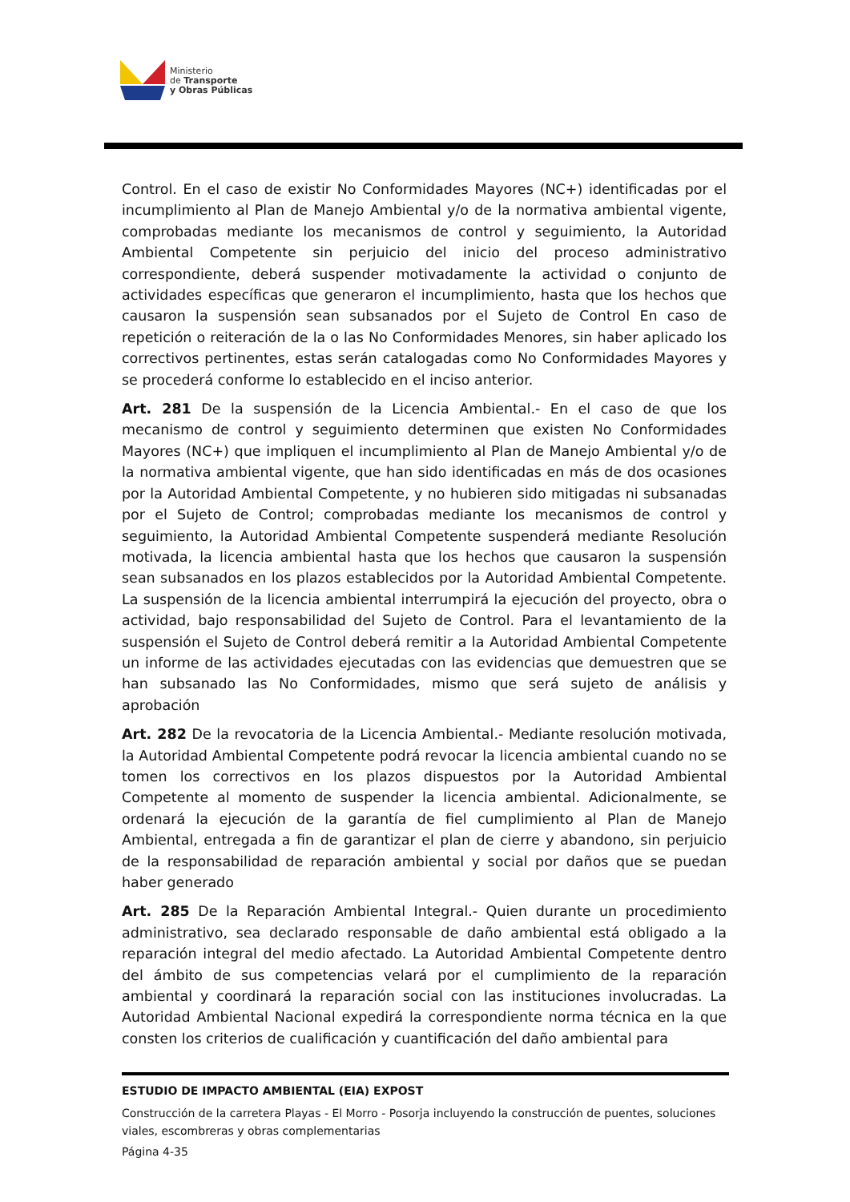Ministerio
de Transporte
y Obras Públicas
Control. En el caso de existir No Conformidades Mayores (NC+) identificadas por el incumplimiento al Plan de Manejo Ambiental y/o de la normativa ambiental vigente, comprobadas mediante los mecanismos de control y seguimiento, la Autoridad Ambiental Competente sin perjuicio del inicio del proceso administrativo correspondiente, deberá suspender motivadamente la actividad o conjunto de actividades específicas que generaron el incumplimiento, hasta que los hechos que causaron la suspensión sean subsanados por el Sujeto de Control En caso de repetición o reiteración de la o las No Conformidades Menores, sin haber aplicado los correctivos pertinentes, estas serán catalogadas como No Conformidades Mayores y se procederá conforme lo establecido en el inciso anterior.
Art. 281 De la suspensión de la Licencia Ambiental.- En el caso de que los mecanismo de control y seguimiento determinen que existen No Conformidades Mayores (NC+) que impliquen el incumplimiento al Plan de Manejo Ambiental y/o de la normativa ambiental vigente, que han sido identificadas en más de dos ocasiones por la Autoridad Ambiental Competente, y no hubieren sido mitigadas ni subsanadas por el Sujeto de Control; comprobadas mediante los mecanismos de control y seguimiento, la Autoridad Ambiental Competente suspenderá mediante Resolución motivada, la licencia ambiental hasta que los hechos que causaron la suspensión sean subsanados en los plazos establecidos por la Autoridad Ambiental Competente. La suspensión de la licencia ambiental interrumpirá la ejecución del proyecto, obra o actividad, bajo responsabilidad del Sujeto de Control. Para el levantamiento de la suspensión el Sujeto de Control deberá remitir a la Autoridad Ambiental Competente un informe de las actividades ejecutadas con las evidencias que demuestren que se han subsanado las No Conformidades, mismo que será sujeto de análisis y aprobación
Art. 282 De la revocatoria de la Licencia Ambiental.- Mediante resolución motivada, la Autoridad Ambiental Competente podrá revocar la licencia ambiental cuando no se tomen los correctivos en los plazos dispuestos por la Autoridad Ambiental Competente al momento de suspender la licencia ambiental. Adicionalmente, se ordenará la ejecución de la garantía de fiel cumplimiento al Plan de Manejo Ambiental, entregada a fin de garantizar el plan de cierre y abandono, sin perjuicio de la responsabilidad de reparación ambiental y social por daños que se puedan haber generado
Art. 285 De la Reparación Ambiental Integral.- Quien durante un procedimiento administrativo, sea declarado responsable de daño ambiental está obligado a la reparación integral del medio afectado. La Autoridad Ambiental Competente dentro del ámbito de sus competencias velará por el cumplimiento de la reparación ambiental y coordinará la reparación social con las instituciones involucradas. La Autoridad Ambiental Nacional expedirá la correspondiente norma técnica en la que consten los criterios de cualificación y cuantificación del daño ambiental para
ESTUDIO DE IMPACTO AMBIENTAL (EIA) EXPOST
Construcción de la carretera Playas - El Morro - Posorja incluyendo la construcción de puentes, soluciones viales, escombreras y obras complementarias
Página 4-35